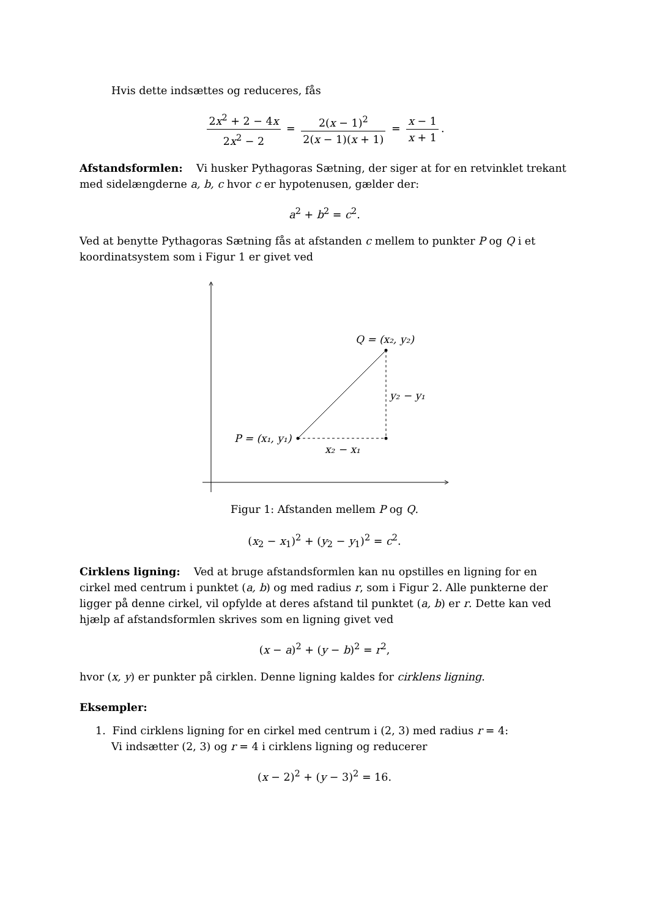Hvis dette indsættes og reduceres, fås
2x<sup>2</sup> + 2 − 4x 2x<sup>2</sup> − 2 = 2(x − 1)<sup>2</sup> 2(x − 1)(x + 1) = x − 1 x + 1.
Afstandsformlen: Vi husker Pythagoras Sætning, der siger at for en retvinklet trekant med sidelængderne a, b, c hvor c er hypotenusen, gælder der:
a<sup>2</sup> + b<sup>2</sup> = c<sup>2</sup>.
Ved at benytte Pythagoras Sætning fås at afstanden c mellem to punkter P og Q i et koordinatsystem som i Figur 1 er givet ved
Q = (x₂, y₂)
y₂ − y₁
P = (x₁, y₁)
x₂ − x₁
Figur 1: Afstanden mellem P og Q.
(x<sub>2</sub> − x<sub>1</sub>)<sup>2</sup> + (y<sub>2</sub> − y<sub>1</sub>)<sup>2</sup> = c<sup>2</sup>.
Cirklens ligning: Ved at bruge afstandsformlen kan nu opstilles en ligning for en cirkel med centrum i punktet (a, b) og med radius r, som i Figur 2. Alle punkterne der ligger på denne cirkel, vil opfylde at deres afstand til punktet (a, b) er r. Dette kan ved hjælp af afstandsformlen skrives som en ligning givet ved
(x − a)<sup>2</sup> + (y − b)<sup>2</sup> = r<sup>2</sup>,
hvor (x, y) er punkter på cirklen. Denne ligning kaldes for cirklens ligning.
Eksempler:
1. Find cirklens ligning for en cirkel med centrum i (2, 3) med radius r = 4:
Vi indsætter (2, 3) og r = 4 i cirklens ligning og reducerer
(x − 2)<sup>2</sup> + (y − 3)<sup>2</sup> = 16.